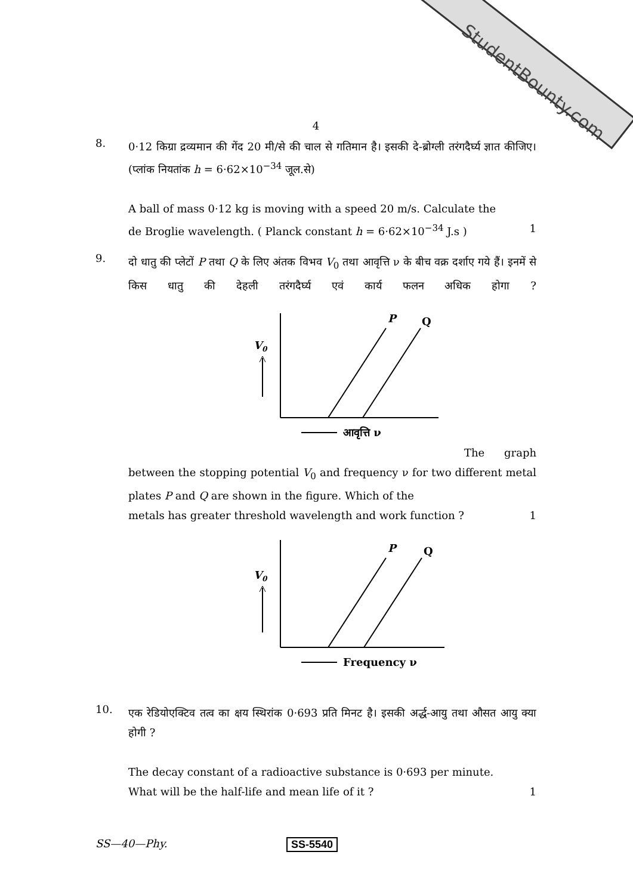StudentBounty.com
4
8.
0·12 किग्रा द्रव्यमान की गेंद 20 मी/से की चाल से गतिमान है। इसकी दे-ब्रोग्ली तरंगदैर्घ्य ज्ञात कीजिए। (प्लांक नियतांक h = 6·62×10<sup>−34</sup> जूल.से)
A ball of mass 0·12 kg is moving with a speed 20 m/s. Calculate the
de Broglie wavelength. ( Planck constant h = 6·62×10<sup>−34</sup> J.s ) 1
9.
दो धातु की प्लेटों P तथा Q के लिए अंतक विभव V<sub>0</sub> तथा आवृत्ति ν के बीच वक्र दर्शाए गये हैं। इनमें से किस धातु की देहली तरंगदैर्घ्य एवं कार्य फलन अधिक होगा ?
V0
P
Q
आवृत्ति ν
The graph between the stopping potential V<sub>0</sub> and frequency ν for two different metal plates P and Q are shown in the figure. Which of the
metals has greater threshold wavelength and work function ? 1
V0
P
Q
Frequency ν
10.
एक रेडियोएक्टिव तत्व का क्षय स्थिरांक 0·693 प्रति मिनट है। इसकी अर्द्ध-आयु तथा औसत आयु क्या होगी ?
The decay constant of a radioactive substance is 0·693 per minute.
What will be the half-life and mean life of it ? 1
SS—40—Phy. SS-5540